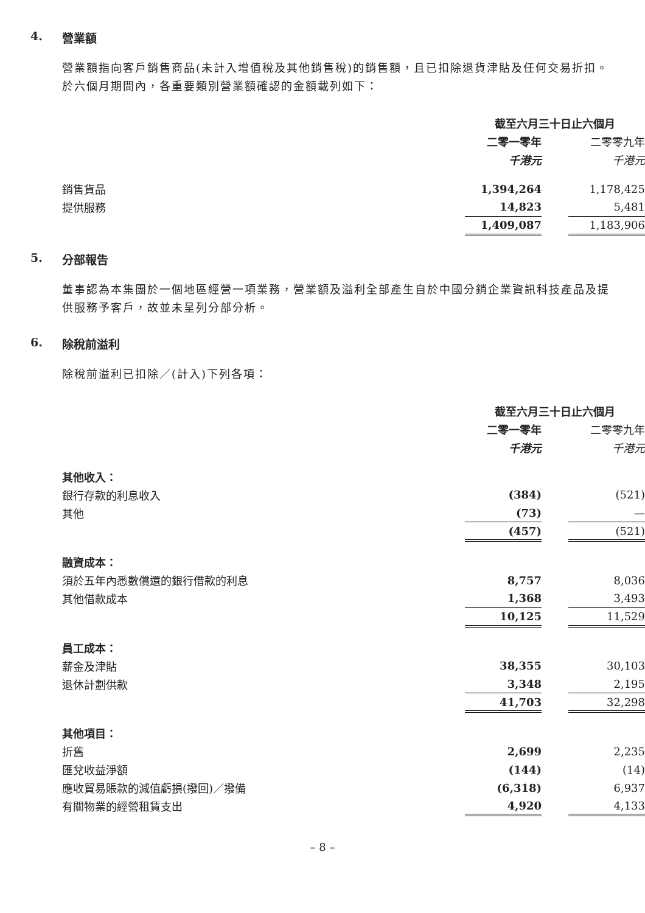4. 營業額
營業額指向客戶銷售商品(未計入增值稅及其他銷售稅)的銷售額，且已扣除退貨津貼及任何交易折扣。於六個月期間內，各重要類別營業額確認的金額載列如下：
| | 截至六月三十日止六個月 | | |
| | 二零一零年 | | 二零零九年 |
| | 千港元 | | 千港元 |
| 銷售貨品 | 1,394,264 | | 1,178,425 |
| 提供服務 | 14,823 | | 5,481 |
| | 1,409,087 | | 1,183,906 |
5. 分部報告
董事認為本集團於一個地區經營一項業務，營業額及溢利全部產生自於中國分銷企業資訊科技產品及提供服務予客戶，故並未呈列分部分析。
6. 除稅前溢利
除稅前溢利已扣除／(計入)下列各項：
| | 截至六月三十日止六個月 | | |
| | 二零一零年 | | 二零零九年 |
| | 千港元 | | 千港元 |
| 其他收入： | | | |
| 銀行存款的利息收入 | (384) | | (521) |
| 其他 | (73) | | — |
| | (457) | | (521) |
| 融資成本： | | | |
| 須於五年內悉數償還的銀行借款的利息 | 8,757 | | 8,036 |
| 其他借款成本 | 1,368 | | 3,493 |
| | 10,125 | | 11,529 |
| 員工成本： | | | |
| 薪金及津貼 | 38,355 | | 30,103 |
| 退休計劃供款 | 3,348 | | 2,195 |
| | 41,703 | | 32,298 |
| 其他項目： | | | |
| 折舊 | 2,699 | | 2,235 |
| 匯兌收益淨額 | (144) | | (14) |
| 應收貿易賬款的減值虧損(撥回)／撥備 | (6,318) | | 6,937 |
| 有關物業的經營租賃支出 | 4,920 | | 4,133 |
– 8 –